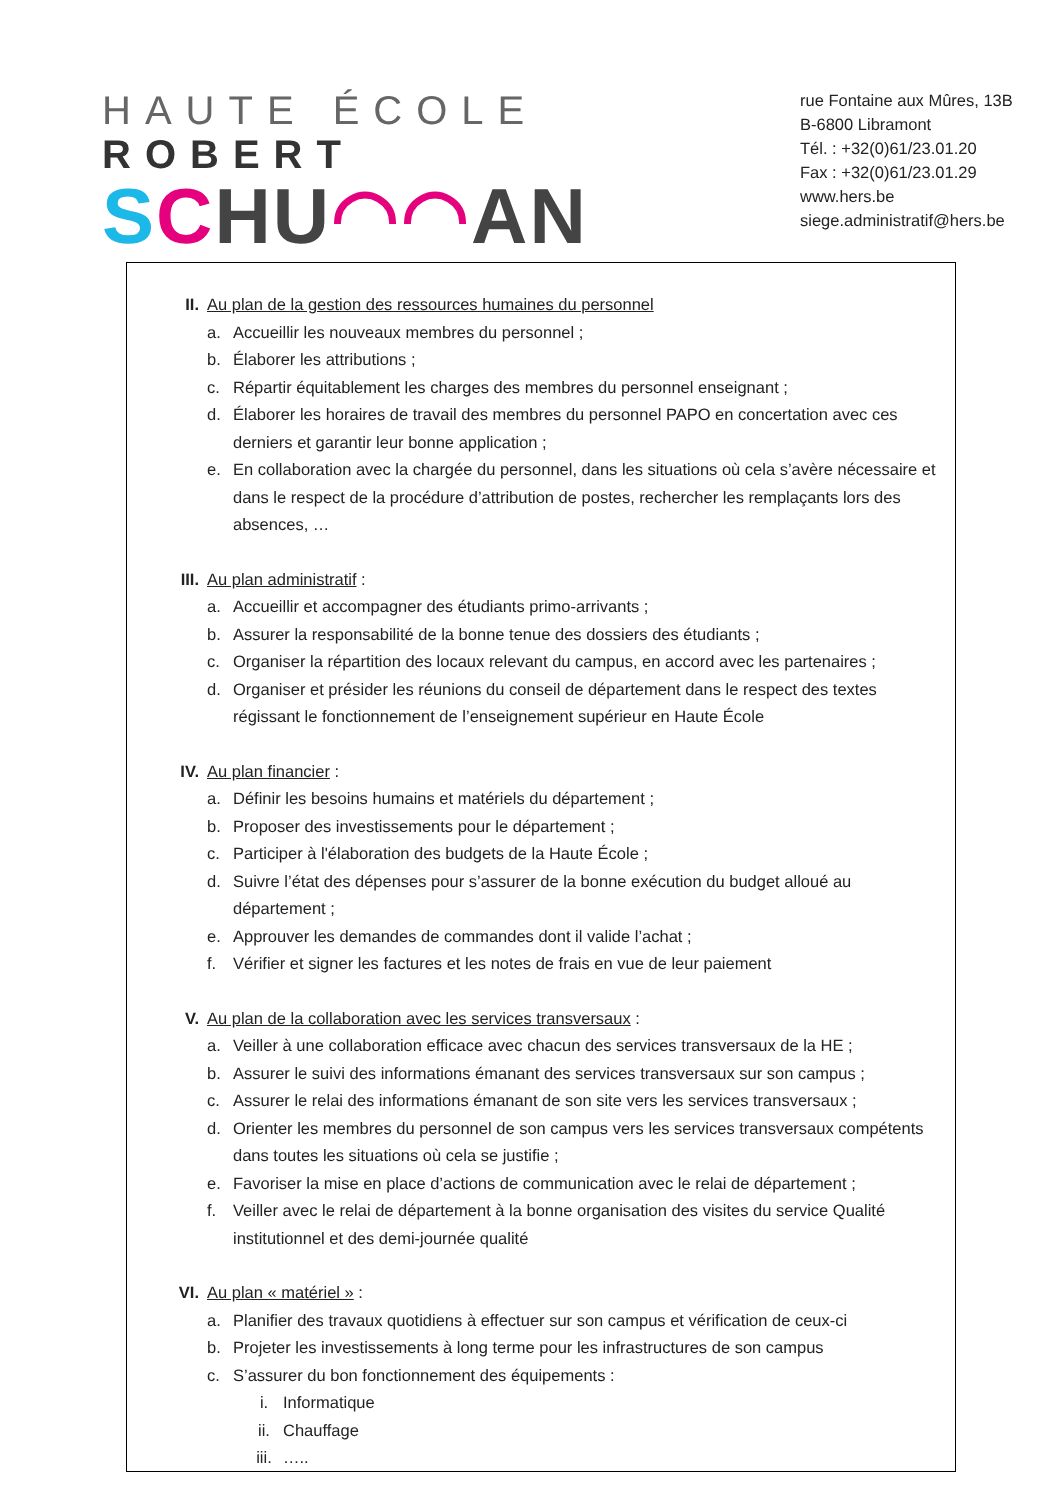HAUTE ÉCOLE ROBERT
SCHU◠◠AN
rue Fontaine aux Mûres, 13B
B-6800 Libramont
Tél. : +32(0)61/23.01.20
Fax : +32(0)61/23.01.29
www.hers.be
siege.administratif@hers.be
II. Au plan de la gestion des ressources humaines du personnel
a. Accueillir les nouveaux membres du personnel ;
b. Élaborer les attributions ;
c. Répartir équitablement les charges des membres du personnel enseignant ;
d. Élaborer les horaires de travail des membres du personnel PAPO en concertation avec ces derniers et garantir leur bonne application ;
e. En collaboration avec la chargée du personnel, dans les situations où cela s’avère nécessaire et dans le respect de la procédure d’attribution de postes, rechercher les remplaçants lors des absences, …
III. Au plan administratif :
a. Accueillir et accompagner des étudiants primo-arrivants ;
b. Assurer la responsabilité de la bonne tenue des dossiers des étudiants ;
c. Organiser la répartition des locaux relevant du campus, en accord avec les partenaires ;
d. Organiser et présider les réunions du conseil de département dans le respect des textes régissant le fonctionnement de l’enseignement supérieur en Haute École
IV. Au plan financier :
a. Définir les besoins humains et matériels du département ;
b. Proposer des investissements pour le département ;
c. Participer à l'élaboration des budgets de la Haute École ;
d. Suivre l’état des dépenses pour s’assurer de la bonne exécution du budget alloué au département ;
e. Approuver les demandes de commandes dont il valide l’achat ;
f. Vérifier et signer les factures et les notes de frais en vue de leur paiement
V. Au plan de la collaboration avec les services transversaux :
a. Veiller à une collaboration efficace avec chacun des services transversaux de la HE ;
b. Assurer le suivi des informations émanant des services transversaux sur son campus ;
c. Assurer le relai des informations émanant de son site vers les services transversaux ;
d. Orienter les membres du personnel de son campus vers les services transversaux compétents dans toutes les situations où cela se justifie ;
e. Favoriser la mise en place d’actions de communication avec le relai de département ;
f. Veiller avec le relai de département à la bonne organisation des visites du service Qualité institutionnel et des demi-journée qualité
VI. Au plan « matériel » :
a. Planifier des travaux quotidiens à effectuer sur son campus et vérification de ceux-ci
b. Projeter les investissements à long terme pour les infrastructures de son campus
c. S’assurer du bon fonctionnement des équipements :
i. Informatique
ii. Chauffage
iii. …..